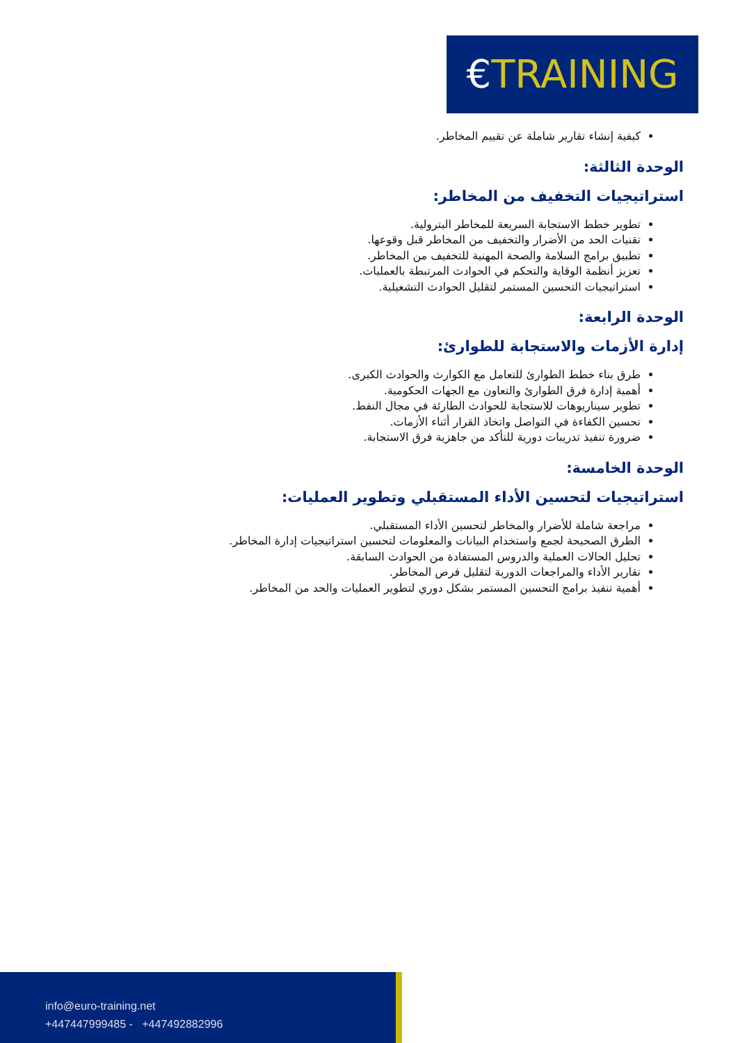€TRAINING
كيفية إنشاء تقارير شاملة عن تقييم المخاطر.
الوحدة الثالثة:
استراتيجيات التخفيف من المخاطر:
تطوير خطط الاستجابة السريعة للمخاطر البترولية.
تقنيات الحد من الأضرار والتخفيف من المخاطر قبل وقوعها.
تطبيق برامج السلامة والصحة المهنية للتخفيف من المخاطر.
تعزيز أنظمة الوقاية والتحكم في الحوادث المرتبطة بالعمليات.
استراتيجيات التحسين المستمر لتقليل الحوادث التشغيلية.
الوحدة الرابعة:
إدارة الأزمات والاستجابة للطوارئ:
طرق بناء خطط الطوارئ للتعامل مع الكوارث والحوادث الكبرى.
أهمية إدارة فرق الطوارئ والتعاون مع الجهات الحكومية.
تطوير سيناريوهات للاستجابة للحوادث الطارئة في مجال النفط.
تحسين الكفاءة في التواصل واتخاذ القرار أثناء الأزمات.
ضرورة تنفيذ تدريبات دورية للتأكد من جاهزية فرق الاستجابة.
الوحدة الخامسة:
استراتيجيات لتحسين الأداء المستقبلي وتطوير العمليات:
مراجعة شاملة للأضرار والمخاطر لتحسين الأداء المستقبلي.
الطرق الصحيحة لجمع واستخدام البيانات والمعلومات لتحسين استراتيجيات إدارة المخاطر.
تحليل الحالات العملية والدروس المستفادة من الحوادث السابقة.
تقارير الأداء والمراجعات الدورية لتقليل فرص المخاطر.
أهمية تنفيذ برامج التحسين المستمر بشكل دوري لتطوير العمليات والحد من المخاطر.
info@euro-training.net
+447447999485 - +447492882996